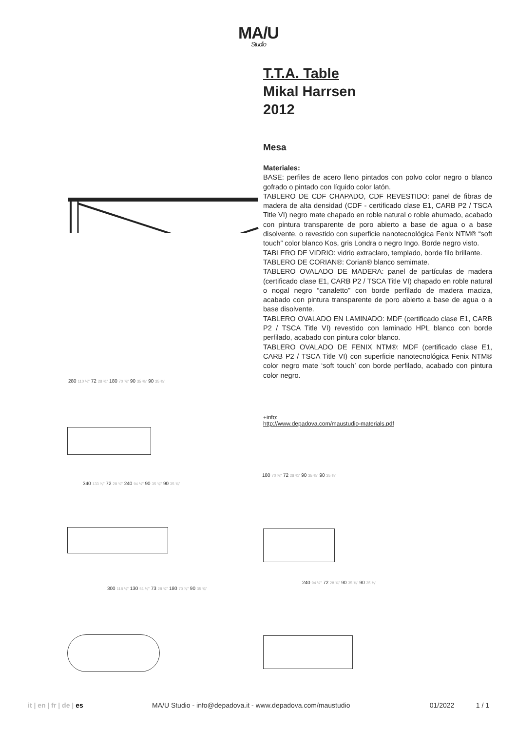MA/U
Studio
T.T.A. Table
Mikal Harrsen
2012
Mesa
Materiales:
BASE: perfiles de acero lleno pintados con polvo color negro o blanco gofrado o pintado con líquido color latón.
TABLERO DE CDF CHAPADO, CDF REVESTIDO: panel de fibras de madera de alta densidad (CDF - certificado clase E1, CARB P2 / TSCA Title VI) negro mate chapado en roble natural o roble ahumado, acabado con pintura transparente de poro abierto a base de agua o a base disolvente, o revestido con superficie nanotecnológica Fenix NTM® “soft touch” color blanco Kos, gris Londra o negro Ingo. Borde negro visto.
TABLERO DE VIDRIO: vidrio extraclaro, templado, borde filo brillante.
TABLERO DE CORIAN®: Corian® blanco semimate.
TABLERO OVALADO DE MADERA: panel de partículas de madera (certificado clase E1, CARB P2 / TSCA Title VI) chapado en roble natural o nogal negro “canaletto” con borde perfilado de madera maciza, acabado con pintura transparente de poro abierto a base de agua o a base disolvente.
TABLERO OVALADO EN LAMINADO: MDF (certificado clase E1, CARB P2 / TSCA Title VI) revestido con laminado HPL blanco con borde perfilado, acabado con pintura color blanco.
TABLERO OVALADO DE FENIX NTM®: MDF (certificado clase E1, CARB P2 / TSCA Title VI) con superficie nanotecnológica Fenix NTM® color negro mate ‘soft touch’ con borde perfilado, acabado con pintura color negro.
+info:
http://www.depadova.com/maustudio-materials.pdf
280 110 ¼" 72 28 ¾" 180 70 ⅞" 90 35 ⅜" 90 35 ⅜"
180 70 ⅞" 72 28 ¾" 90 35 ⅜" 90 35 ⅜"
340 133 ⅞" 72 28 ¾" 240 94 ½" 90 35 ⅜" 90 35 ⅜"
300 118 ⅛" 130 51 ⅛" 73 28 ¾" 180 70 ⅞" 90 35 ⅜"
240 94 ½" 72 28 ¾" 90 35 ⅜" 90 35 ⅜"
it | en | fr | de | es MA/U Studio - info@depadova.it - www.depadova.com/maustudio 01/2022 1 / 1